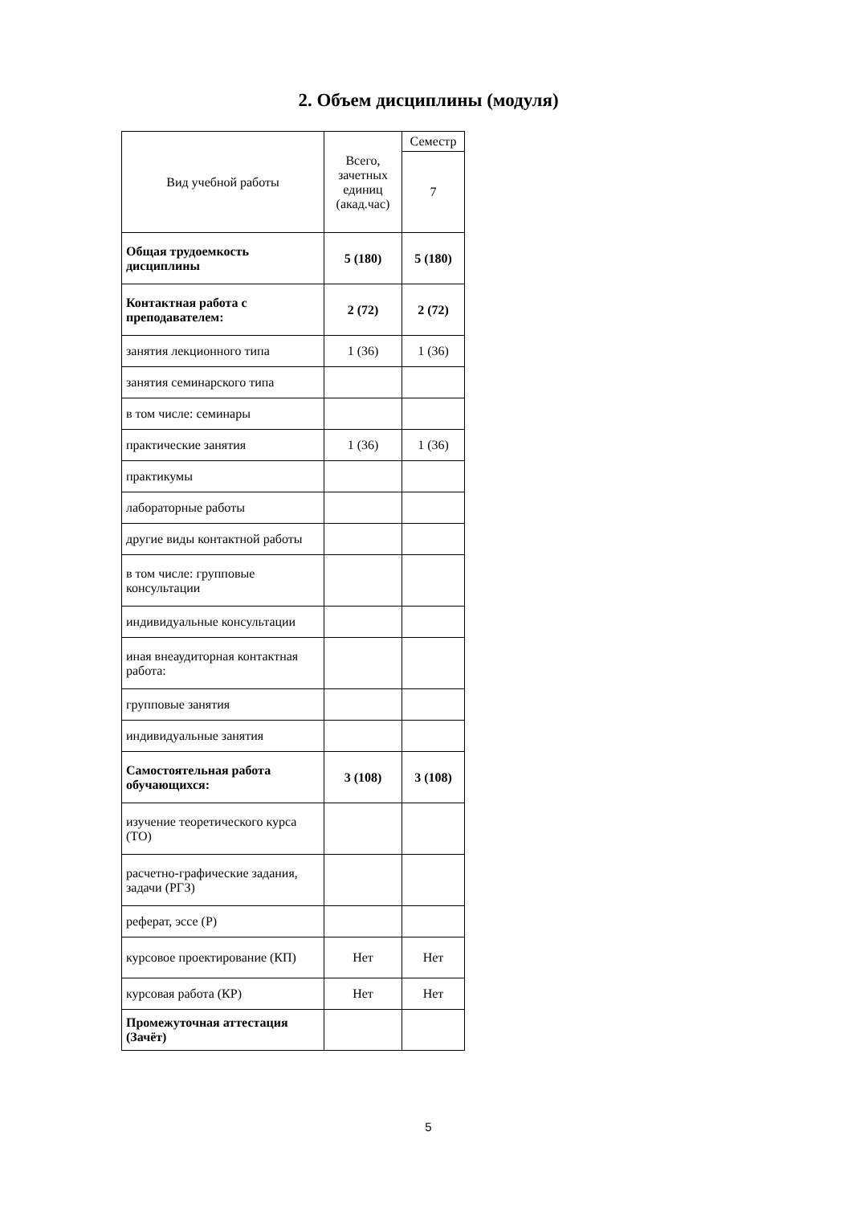2. Объем дисциплины (модуля)
| Вид учебной работы | Всего, зачетных единиц (акад.час) | Семестр |
| --- | --- | --- |
| | | 7 |
| Общая трудоемкость дисциплины | 5 (180) | 5 (180) |
| Контактная работа с преподавателем: | 2 (72) | 2 (72) |
| занятия лекционного типа | 1 (36) | 1 (36) |
| занятия семинарского типа | | |
| в том числе: семинары | | |
| практические занятия | 1 (36) | 1 (36) |
| практикумы | | |
| лабораторные работы | | |
| другие виды контактной работы | | |
| в том числе: групповые консультации | | |
| индивидуальные консультации | | |
| иная внеаудиторная контактная работа: | | |
| групповые занятия | | |
| индивидуальные занятия | | |
| Самостоятельная работа обучающихся: | 3 (108) | 3 (108) |
| изучение теоретического курса (ТО) | | |
| расчетно-графические задания, задачи (РГЗ) | | |
| реферат, эссе (Р) | | |
| курсовое проектирование (КП) | Нет | Нет |
| курсовая работа (КР) | Нет | Нет |
| Промежуточная аттестация (Зачёт) | | |
5